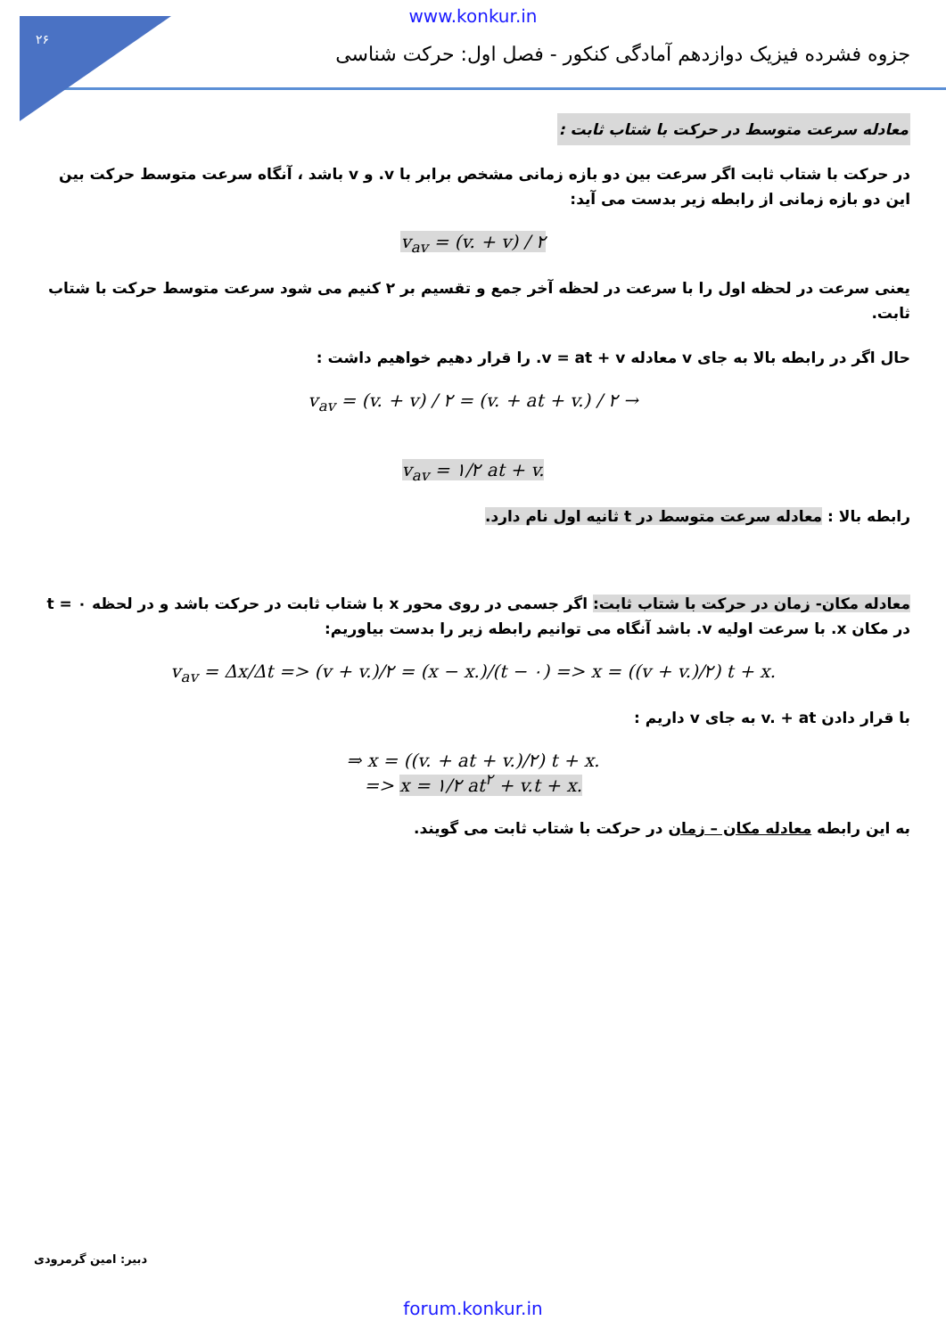۲۶
www.konkur.in
جزوه فشرده فیزیک دوازدهم آمادگی کنکور - فصل اول: حرکت شناسی
معادله سرعت متوسط در حرکت با شتاب ثابت :
در حرکت با شتاب ثابت اگر سرعت بین دو بازه زمانی مشخص برابر با v. و v باشد ، آنگاه سرعت متوسط حرکت بین این دو بازه زمانی از رابطه زیر بدست می آید:
v<sub>av</sub> = (v. + v) / ۲
یعنی سرعت در لحظه اول را با سرعت در لحظه آخر جمع و تقسیم بر ۲ کنیم می شود سرعت متوسط حرکت با شتاب ثابت.
حال اگر در رابطه بالا به جای v معادله v = at + v. را قرار دهیم خواهیم داشت :
v<sub>av</sub> = (v. + v) / ۲ = (v. + at + v.) / ۲ →
v<sub>av</sub> = ۱/۲ at + v.
رابطه بالا : معادله سرعت متوسط در t ثانیه اول نام دارد.
معادله مکان- زمان در حرکت با شتاب ثابت: اگر جسمی در روی محور x با شتاب ثابت در حرکت باشد و در لحظه t = ۰ در مکان x. با سرعت اولیه v. باشد آنگاه می توانیم رابطه زیر را بدست بیاوریم:
v<sub>av</sub> = Δx/Δt => (v + v.)/۲ = (x − x.)/(t − ۰) => x = ((v + v.)/۲) t + x.
با قرار دادن v. + at به جای v داریم :
⇒ x = ((v. + at + v.)/۲) t + x.
=> x = ۱/۲ at<sup>۲</sup> + v.t + x.
به این رابطه معادله مکان – زمان در حرکت با شتاب ثابت می گویند.
دبیر: امین گرمرودی
forum.konkur.in